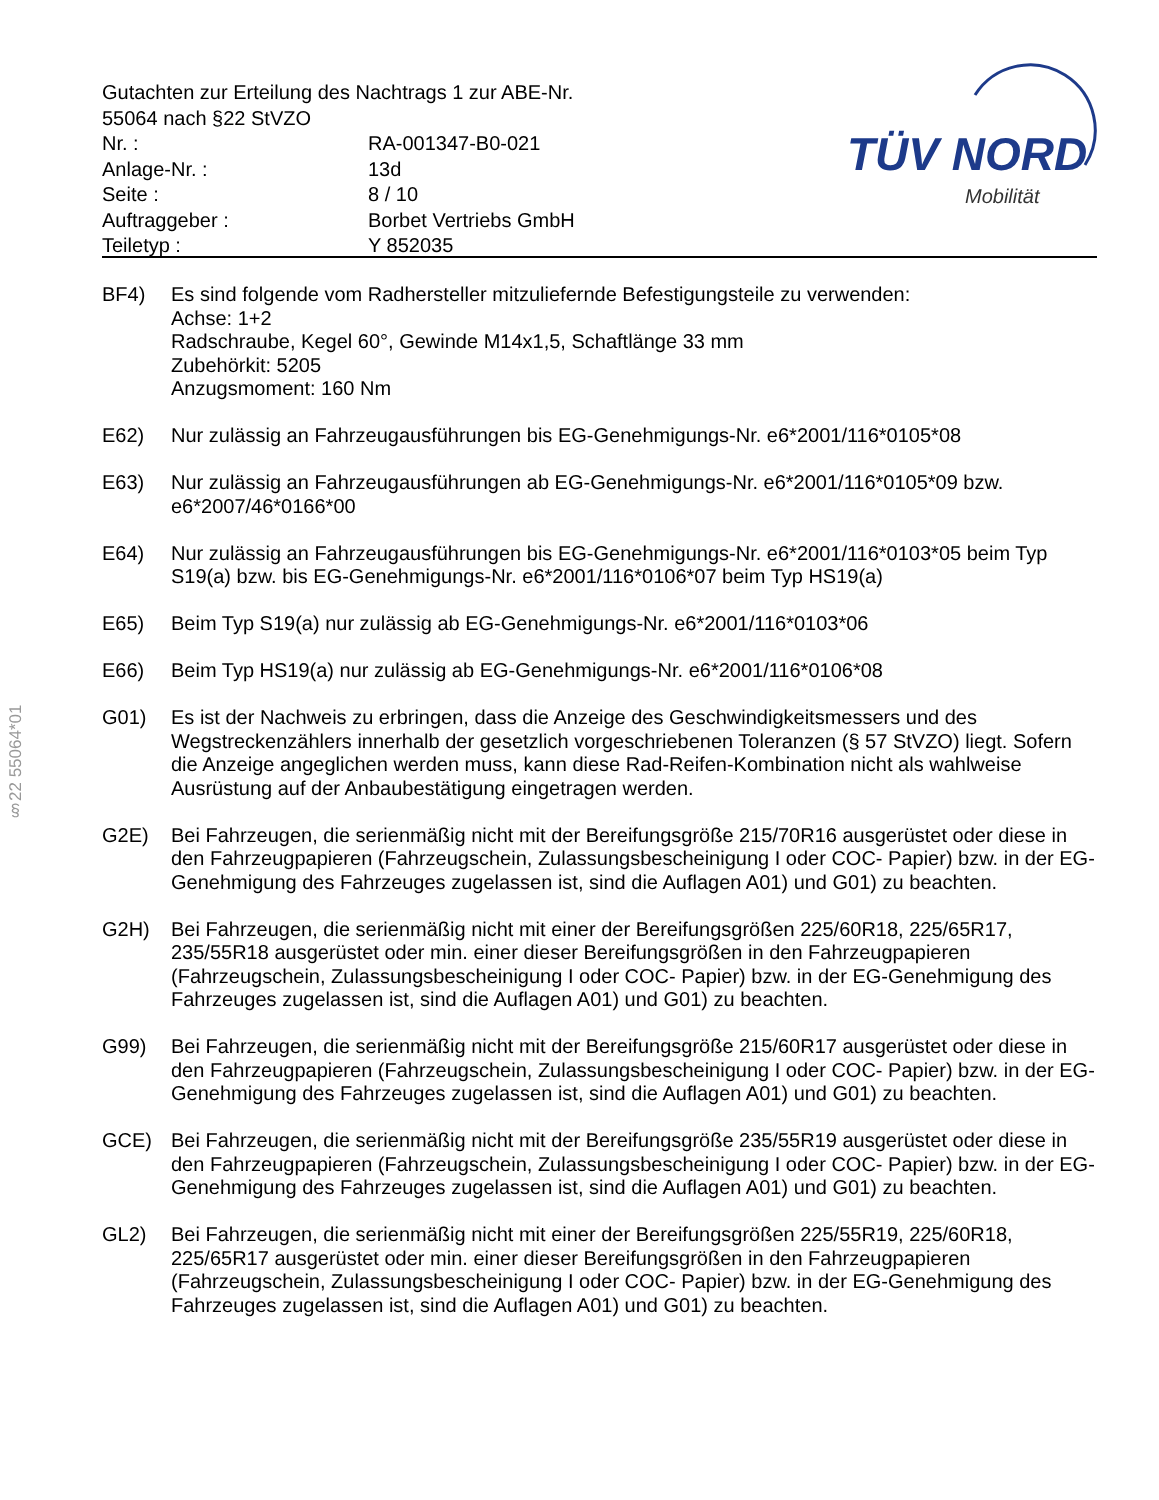| Gutachten zur Erteilung des Nachtrags 1 zur ABE-Nr. 55064 nach §22 StVZO | |
| Nr. : | RA-001347-B0-021 |
| Anlage-Nr. : | 13d |
| Seite : | 8 / 10 |
| Auftraggeber : | Borbet Vertriebs GmbH |
| Teiletyp : | Y 852035 |
TÜV NORD
Mobilität
§22 55064*01
BF4) Es sind folgende vom Radhersteller mitzuliefernde Befestigungsteile zu verwenden:
Achse: 1+2
Radschraube, Kegel 60°, Gewinde M14x1,5, Schaftlänge 33 mm
Zubehörkit: 5205
Anzugsmoment: 160 Nm
E62) Nur zulässig an Fahrzeugausführungen bis EG-Genehmigungs-Nr. e6*2001/116*0105*08
E63) Nur zulässig an Fahrzeugausführungen ab EG-Genehmigungs-Nr. e6*2001/116*0105*09 bzw. e6*2007/46*0166*00
E64) Nur zulässig an Fahrzeugausführungen bis EG-Genehmigungs-Nr. e6*2001/116*0103*05 beim Typ S19(a) bzw. bis EG-Genehmigungs-Nr. e6*2001/116*0106*07 beim Typ HS19(a)
E65) Beim Typ S19(a) nur zulässig ab EG-Genehmigungs-Nr. e6*2001/116*0103*06
E66) Beim Typ HS19(a) nur zulässig ab EG-Genehmigungs-Nr. e6*2001/116*0106*08
G01) Es ist der Nachweis zu erbringen, dass die Anzeige des Geschwindigkeitsmessers und des Wegstreckenzählers innerhalb der gesetzlich vorgeschriebenen Toleranzen (§ 57 StVZO) liegt. Sofern die Anzeige angeglichen werden muss, kann diese Rad-Reifen-Kombination nicht als wahlweise Ausrüstung auf der Anbaubestätigung eingetragen werden.
G2E) Bei Fahrzeugen, die serienmäßig nicht mit der Bereifungsgröße 215/70R16 ausgerüstet oder diese in den Fahrzeugpapieren (Fahrzeugschein, Zulassungsbescheinigung I oder COC- Papier) bzw. in der EG-Genehmigung des Fahrzeuges zugelassen ist, sind die Auflagen A01) und G01) zu beachten.
G2H) Bei Fahrzeugen, die serienmäßig nicht mit einer der Bereifungsgrößen 225/60R18, 225/65R17, 235/55R18 ausgerüstet oder min. einer dieser Bereifungsgrößen in den Fahrzeugpapieren (Fahrzeugschein, Zulassungsbescheinigung I oder COC- Papier) bzw. in der EG-Genehmigung des Fahrzeuges zugelassen ist, sind die Auflagen A01) und G01) zu beachten.
G99) Bei Fahrzeugen, die serienmäßig nicht mit der Bereifungsgröße 215/60R17 ausgerüstet oder diese in den Fahrzeugpapieren (Fahrzeugschein, Zulassungsbescheinigung I oder COC- Papier) bzw. in der EG-Genehmigung des Fahrzeuges zugelassen ist, sind die Auflagen A01) und G01) zu beachten.
GCE) Bei Fahrzeugen, die serienmäßig nicht mit der Bereifungsgröße 235/55R19 ausgerüstet oder diese in den Fahrzeugpapieren (Fahrzeugschein, Zulassungsbescheinigung I oder COC- Papier) bzw. in der EG-Genehmigung des Fahrzeuges zugelassen ist, sind die Auflagen A01) und G01) zu beachten.
GL2) Bei Fahrzeugen, die serienmäßig nicht mit einer der Bereifungsgrößen 225/55R19, 225/60R18, 225/65R17 ausgerüstet oder min. einer dieser Bereifungsgrößen in den Fahrzeugpapieren (Fahrzeugschein, Zulassungsbescheinigung I oder COC- Papier) bzw. in der EG-Genehmigung des Fahrzeuges zugelassen ist, sind die Auflagen A01) und G01) zu beachten.